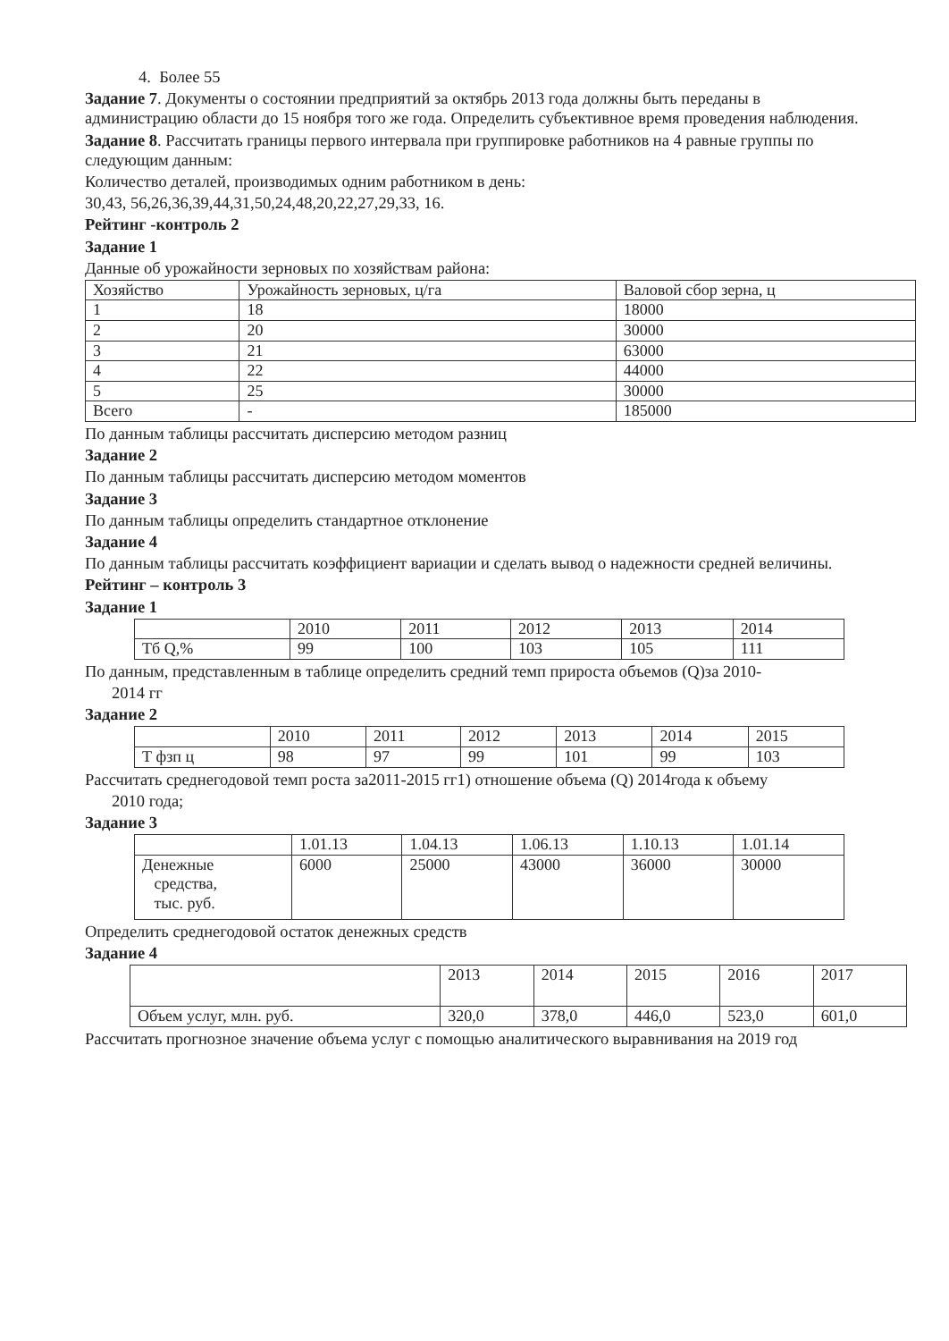4. Более 55
Задание 7. Документы о состоянии предприятий за октябрь 2013 года должны быть переданы в администрацию области до 15 ноября того же года. Определить субъективное время проведения наблюдения.
Задание 8. Рассчитать границы первого интервала при группировке работников на 4 равные группы по следующим данным:
Количество деталей, производимых одним работником в день:
30,43, 56,26,36,39,44,31,50,24,48,20,22,27,29,33, 16.
Рейтинг -контроль 2
Задание 1
Данные об урожайности зерновых по хозяйствам района:
| Хозяйство | Урожайность зерновых, ц/га | Валовой сбор зерна, ц |
| 1 | 18 | 18000 |
| 2 | 20 | 30000 |
| 3 | 21 | 63000 |
| 4 | 22 | 44000 |
| 5 | 25 | 30000 |
| Всего | - | 185000 |
По данным таблицы рассчитать дисперсию методом разниц
Задание 2
По данным таблицы рассчитать дисперсию методом моментов
Задание 3
По данным таблицы определить стандартное отклонение
Задание 4
По данным таблицы рассчитать коэффициент вариации и сделать вывод о надежности средней величины.
Рейтинг – контроль 3
Задание 1
| | 2010 | 2011 | 2012 | 2013 | 2014 |
| Тб Q,% | 99 | 100 | 103 | 105 | 111 |
По данным, представленным в таблице определить средний темп прироста объемов (Q)за 2010-
2014 гг
Задание 2
| | 2010 | 2011 | 2012 | 2013 | 2014 | 2015 |
| Т фзп ц | 98 | 97 | 99 | 101 | 99 | 103 |
Рассчитать среднегодовой темп роста за2011-2015 гг1) отношение объема (Q) 2014года к объему
2010 года;
Задание 3
| | 1.01.13 | 1.04.13 | 1.06.13 | 1.10.13 | 1.01.14 |
| Денежные средства, тыс. руб. | 6000 | 25000 | 43000 | 36000 | 30000 |
Определить среднегодовой остаток денежных средств
Задание 4
| | 2013 | 2014 | 2015 | 2016 | 2017 |
| Объем услуг, млн. руб. | 320,0 | 378,0 | 446,0 | 523,0 | 601,0 |
Рассчитать прогнозное значение объема услуг с помощью аналитического выравнивания на 2019 год